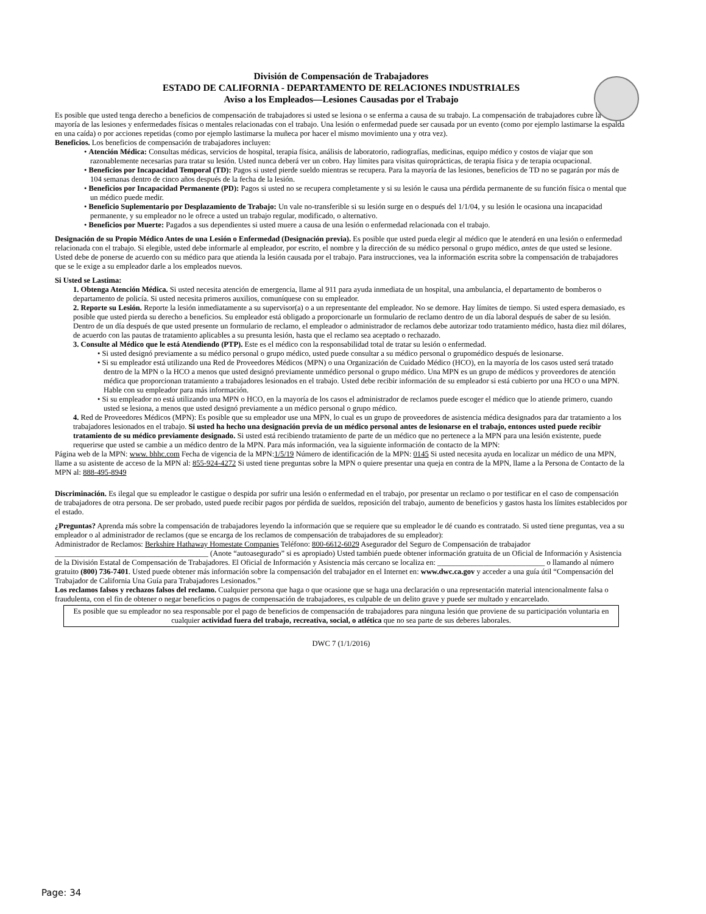División de Compensación de Trabajadores
ESTADO DE CALIFORNIA - DEPARTAMENTO DE RELACIONES INDUSTRIALES
Aviso a los Empleados—Lesiones Causadas por el Trabajo
Es posible que usted tenga derecho a beneficios de compensación de trabajadores si usted se lesiona o se enferma a causa de su trabajo. La compensación de trabajadores cubre la mayoría de las lesiones y enfermedades físicas o mentales relacionadas con el trabajo. Una lesión o enfermedad puede ser causada por un evento (como por ejemplo lastimarse la espalda en una caída) o por acciones repetidas (como por ejemplo lastimarse la muñeca por hacer el mismo movimiento una y otra vez).
Beneficios. Los beneficios de compensación de trabajadores incluyen:
• Atención Médica: Consultas médicas, servicios de hospital, terapia física, análisis de laboratorio, radiografías, medicinas, equipo médico y costos de viajar que son razonablemente necesarias para tratar su lesión. Usted nunca deberá ver un cobro. Hay límites para visitas quiroprácticas, de terapia física y de terapia ocupacional.
• Beneficios por Incapacidad Temporal (TD): Pagos si usted pierde sueldo mientras se recupera. Para la mayoría de las lesiones, beneficios de TD no se pagarán por más de 104 semanas dentro de cinco años después de la fecha de la lesión.
• Beneficios por Incapacidad Permanente (PD): Pagos si usted no se recupera completamente y si su lesión le causa una pérdida permanente de su función física o mental que un médico puede medir.
• Beneficio Suplementario por Desplazamiento de Trabajo: Un vale no-transferible si su lesión surge en o después del 1/1/04, y su lesión le ocasiona una incapacidad permanente, y su empleador no le ofrece a usted un trabajo regular, modificado, o alternativo.
• Beneficios por Muerte: Pagados a sus dependientes si usted muere a causa de una lesión o enfermedad relacionada con el trabajo.
Designación de su Propio Médico Antes de una Lesión o Enfermedad (Designación previa). Es posible que usted pueda elegir al médico que le atenderá en una lesión o enfermedad relacionada con el trabajo. Si elegible, usted debe informarle al empleador, por escrito, el nombre y la dirección de su médico personal o grupo médico, antes de que usted se lesione. Usted debe de ponerse de acuerdo con su médico para que atienda la lesión causada por el trabajo. Para instrucciones, vea la información escrita sobre la compensación de trabajadores que se le exige a su empleador darle a los empleados nuevos.
Si Usted se Lastima:
1. Obtenga Atención Médica. Si usted necesita atención de emergencia, llame al 911 para ayuda inmediata de un hospital, una ambulancia, el departamento de bomberos o departamento de policía. Si usted necesita primeros auxilios, comuníquese con su empleador.
2. Reporte su Lesión. Reporte la lesión inmediatamente a su supervisor(a) o a un representante del empleador. No se demore. Hay límites de tiempo. Si usted espera demasiado, es posible que usted pierda su derecho a beneficios. Su empleador está obligado a proporcionarle un formulario de reclamo dentro de un día laboral después de saber de su lesión. Dentro de un día después de que usted presente un formulario de reclamo, el empleador o administrador de reclamos debe autorizar todo tratamiento médico, hasta diez mil dólares, de acuerdo con las pautas de tratamiento aplicables a su presunta lesión, hasta que el reclamo sea aceptado o rechazado.
3. Consulte al Médico que le está Atendiendo (PTP). Este es el médico con la responsabilidad total de tratar su lesión o enfermedad.
• Si usted designó previamente a su médico personal o grupo médico, usted puede consultar a su médico personal o grupomédico después de lesionarse.
• Si su empleador está utilizando una Red de Proveedores Médicos (MPN) o una Organización de Cuidado Médico (HCO), en la mayoría de los casos usted será tratado dentro de la MPN o la HCO a menos que usted designó previamente unmédico personal o grupo médico. Una MPN es un grupo de médicos y proveedores de atención médica que proporcionan tratamiento a trabajadores lesionados en el trabajo. Usted debe recibir información de su empleador si está cubierto por una HCO o una MPN. Hable con su empleador para más información.
• Si su empleador no está utilizando una MPN o HCO, en la mayoría de los casos el administrador de reclamos puede escoger el médico que lo atiende primero, cuando usted se lesiona, a menos que usted designó previamente a un médico personal o grupo médico.
4. Red de Proveedores Médicos (MPN): Es posible que su empleador use una MPN, lo cual es un grupo de proveedores de asistencia médica designados para dar tratamiento a los trabajadores lesionados en el trabajo. Si usted ha hecho una designación previa de un médico personal antes de lesionarse en el trabajo, entonces usted puede recibir tratamiento de su médico previamente designado. Si usted está recibiendo tratamiento de parte de un médico que no pertenece a la MPN para una lesión existente, puede requerirse que usted se cambie a un médico dentro de la MPN. Para más información, vea la siguiente información de contacto de la MPN:
Página web de la MPN: www. bhhc.com Fecha de vigencia de la MPN:1/5/19 Número de identificación de la MPN: 0145 Si usted necesita ayuda en localizar un médico de una MPN, llame a su asistente de acceso de la MPN al: 855-924-4272 Si usted tiene preguntas sobre la MPN o quiere presentar una queja en contra de la MPN, llame a la Persona de Contacto de la MPN al: 888-495-8949
Discriminación. Es ilegal que su empleador le castigue o despida por sufrir una lesión o enfermedad en el trabajo, por presentar un reclamo o por testificar en el caso de compensación de trabajadores de otra persona. De ser probado, usted puede recibir pagos por pérdida de sueldos, reposición del trabajo, aumento de beneficios y gastos hasta los límites establecidos por el estado.
¿Preguntas? Aprenda más sobre la compensación de trabajadores leyendo la información que se requiere que su empleador le dé cuando es contratado. Si usted tiene preguntas, vea a su empleador o al administrador de reclamos (que se encarga de los reclamos de compensación de trabajadores de su empleador):
Administrador de Reclamos: Berkshire Hathaway Homestate Companies Teléfono: 800-6612-6029 Asegurador del Seguro de Compensación de trabajador ________________________________________ (Anote “autoasegurado” si es apropiado) Usted también puede obtener información gratuita de un Oficial de Información y Asistencia de la División Estatal de Compensación de Trabajadores. El Oficial de Información y Asistencia más cercano se localiza en: ____________________________ o llamando al número gratuito (800) 736-7401. Usted puede obtener más información sobre la compensación del trabajador en el Internet en: www.dwc.ca.gov y acceder a una guía útil “Compensación del Trabajador de California Una Guía para Trabajadores Lesionados.”
Los reclamos falsos y rechazos falsos del reclamo. Cualquier persona que haga o que ocasione que se haga una declaración o una representación material intencionalmente falsa o fraudulenta, con el fin de obtener o negar beneficios o pagos de compensación de trabajadores, es culpable de un delito grave y puede ser multado y encarcelado.
Es posible que su empleador no sea responsable por el pago de beneficios de compensación de trabajadores para ninguna lesión que proviene de su participación voluntaria en cualquier actividad fuera del trabajo, recreativa, social, o atlética que no sea parte de sus deberes laborales.
DWC 7 (1/1/2016)
Page: 34